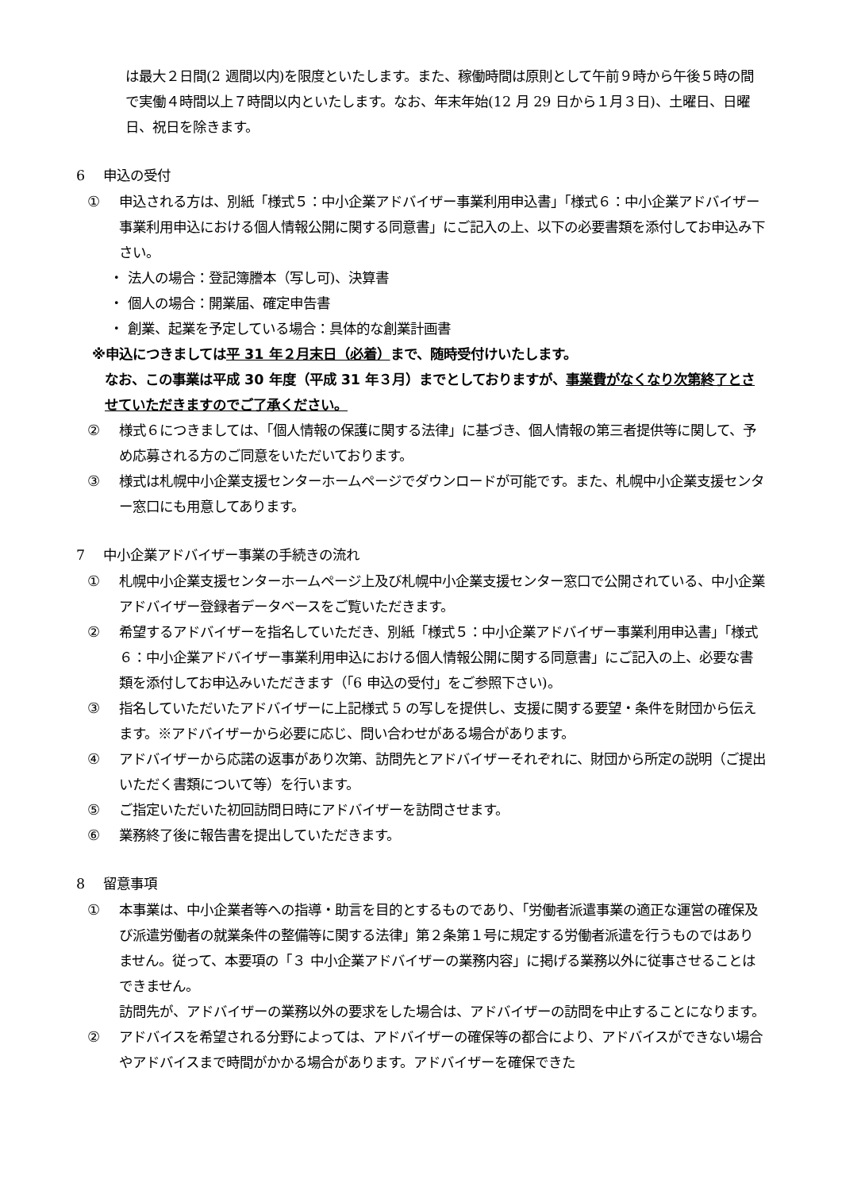は最大２日間(2 週間以内)を限度といたします。また、稼働時間は原則として午前９時から午後５時の間で実働４時間以上７時間以内といたします。なお、年末年始(12 月 29 日から１月３日)、土曜日、日曜日、祝日を除きます。
6　 申込の受付
① 申込される方は、別紙「様式５：中小企業アドバイザー事業利用申込書」「様式６：中小企業アドバイザー事業利用申込における個人情報公開に関する同意書」にご記入の上、以下の必要書類を添付してお申込み下さい。
・ 法人の場合：登記簿謄本（写し可)、決算書
・ 個人の場合：開業届、確定申告書
・ 創業、起業を予定している場合：具体的な創業計画書
※申込につきましては平 31 年２月末日（必着）まで、随時受付けいたします。
なお、この事業は平成 30 年度（平成 31 年３月）までとしておりますが、事業費がなくなり次第終了とさせていただきますのでご了承ください。
② 様式６につきましては、「個人情報の保護に関する法律」に基づき、個人情報の第三者提供等に関して、予め応募される方のご同意をいただいております。
③ 様式は札幌中小企業支援センターホームページでダウンロードが可能です。また、札幌中小企業支援センター窓口にも用意してあります。
7　 中小企業アドバイザー事業の手続きの流れ
① 札幌中小企業支援センターホームページ上及び札幌中小企業支援センター窓口で公開されている、中小企業アドバイザー登録者データベースをご覧いただきます。
② 希望するアドバイザーを指名していただき、別紙「様式５：中小企業アドバイザー事業利用申込書」「様式６：中小企業アドバイザー事業利用申込における個人情報公開に関する同意書」にご記入の上、必要な書類を添付してお申込みいただきます（「6 申込の受付」をご参照下さい)。
③ 指名していただいたアドバイザーに上記様式 5 の写しを提供し、支援に関する要望・条件を財団から伝えます。※アドバイザーから必要に応じ、問い合わせがある場合があります。
④ アドバイザーから応諾の返事があり次第、訪問先とアドバイザーそれぞれに、財団から所定の説明（ご提出いただく書類について等）を行います。
⑤ ご指定いただいた初回訪問日時にアドバイザーを訪問させます。
⑥ 業務終了後に報告書を提出していただきます。
8　 留意事項
① 本事業は、中小企業者等への指導・助言を目的とするものであり、「労働者派遣事業の適正な運営の確保及び派遣労働者の就業条件の整備等に関する法律」第２条第１号に規定する労働者派遣を行うものではありません。従って、本要項の「３ 中小企業アドバイザーの業務内容」に掲げる業務以外に従事させることはできません。
訪問先が、アドバイザーの業務以外の要求をした場合は、アドバイザーの訪問を中止することになります。
② アドバイスを希望される分野によっては、アドバイザーの確保等の都合により、アドバイスができない場合やアドバイスまで時間がかかる場合があります。アドバイザーを確保できた